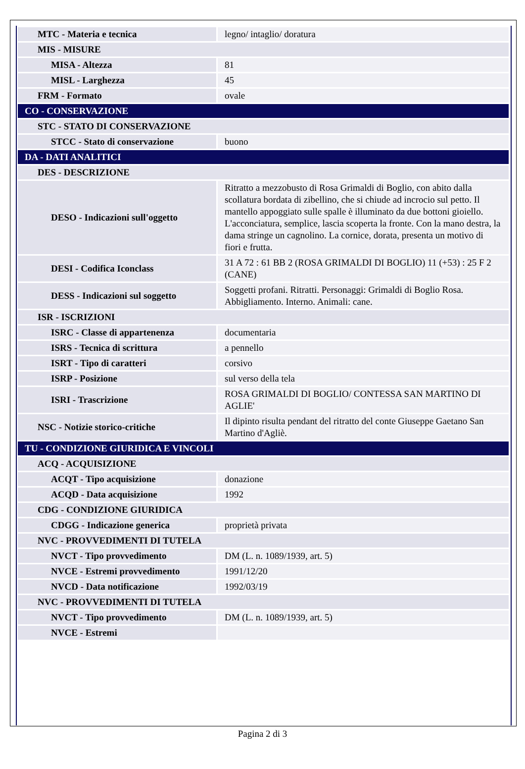| MTC - Materia e tecnica | legno/ intaglio/ doratura |
| MIS - MISURE | |
| MISA - Altezza | 81 |
| MISL - Larghezza | 45 |
| FRM - Formato | ovale |
| CO - CONSERVAZIONE | |
| STC - STATO DI CONSERVAZIONE | |
| STCC - Stato di conservazione | buono |
| DA - DATI ANALITICI | |
| DES - DESCRIZIONE | |
| DESO - Indicazioni sull'oggetto | Ritratto a mezzobusto di Rosa Grimaldi di Boglio, con abito dalla scollatura bordata di zibellino, che si chiude ad incrocio sul petto. Il mantello appoggiato sulle spalle è illuminato da due bottoni gioiello. L'acconciatura, semplice, lascia scoperta la fronte. Con la mano destra, la dama stringe un cagnolino. La cornice, dorata, presenta un motivo di fiori e frutta. |
| DESI - Codifica Iconclass | 31 A 72 : 61 BB 2 (ROSA GRIMALDI DI BOGLIO) 11 (+53) : 25 F 2 (CANE) |
| DESS - Indicazioni sul soggetto | Soggetti profani. Ritratti. Personaggi: Grimaldi di Boglio Rosa. Abbigliamento. Interno. Animali: cane. |
| ISR - ISCRIZIONI | |
| ISRC - Classe di appartenenza | documentaria |
| ISRS - Tecnica di scrittura | a pennello |
| ISRT - Tipo di caratteri | corsivo |
| ISRP - Posizione | sul verso della tela |
| ISRI - Trascrizione | ROSA GRIMALDI DI BOGLIO/ CONTESSA SAN MARTINO DI AGLIE' |
| NSC - Notizie storico-critiche | Il dipinto risulta pendant del ritratto del conte Giuseppe Gaetano San Martino d'Agliè. |
| TU - CONDIZIONE GIURIDICA E VINCOLI | |
| ACQ - ACQUISIZIONE | |
| ACQT - Tipo acquisizione | donazione |
| ACQD - Data acquisizione | 1992 |
| CDG - CONDIZIONE GIURIDICA | |
| CDGG - Indicazione generica | proprietà privata |
| NVC - PROVVEDIMENTI DI TUTELA | |
| NVCT - Tipo provvedimento | DM (L. n. 1089/1939, art. 5) |
| NVCE - Estremi provvedimento | 1991/12/20 |
| NVCD - Data notificazione | 1992/03/19 |
| NVC - PROVVEDIMENTI DI TUTELA | |
| NVCT - Tipo provvedimento | DM (L. n. 1089/1939, art. 5) |
| NVCE - Estremi | |
Pagina 2 di 3